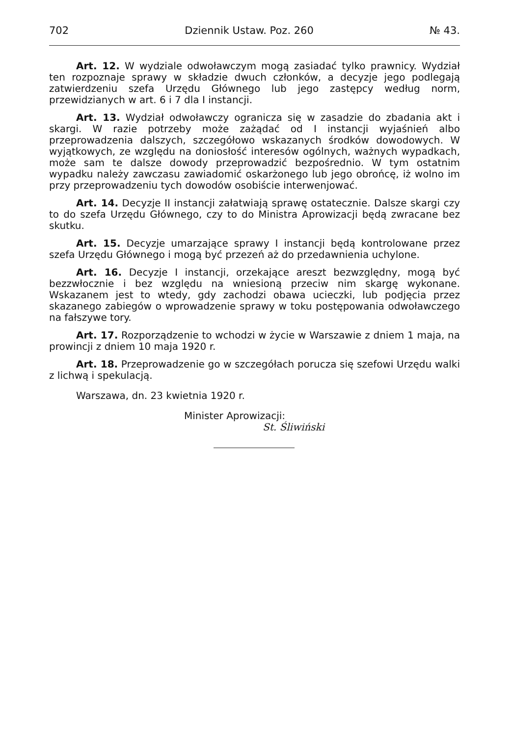702 Dziennik Ustaw. Poz. 260 № 43.
Art. 12. W wydziale odwoławczym mogą zasiadać tylko prawnicy. Wydział ten rozpoznaje sprawy w składzie dwuch członków, a decyzje jego podlegają zatwierdzeniu szefa Urzędu Głównego lub jego zastępcy według norm, przewidzianych w art. 6 i 7 dla I instancji.
Art. 13. Wydział odwoławczy ogranicza się w zasadzie do zbadania akt i skargi. W razie potrzeby może zażądać od I instancji wyjaśnień albo przeprowadzenia dalszych, szczegółowo wskazanych środków dowodowych. W wyjątkowych, ze względu na doniosłość interesów ogólnych, ważnych wypadkach, może sam te dalsze dowody przeprowadzić bezpośrednio. W tym ostatnim wypadku należy zawczasu zawiadomić oskarżonego lub jego obrońcę, iż wolno im przy przeprowadzeniu tych dowodów osobiście interwenjować.
Art. 14. Decyzje II instancji załatwiają sprawę ostatecznie. Dalsze skargi czy to do szefa Urzędu Głównego, czy to do Ministra Aprowizacji będą zwracane bez skutku.
Art. 15. Decyzje umarzające sprawy I instancji będą kontrolowane przez szefa Urzędu Głównego i mogą być przezeń aż do przedawnienia uchylone.
Art. 16. Decyzje I instancji, orzekające areszt bezwzględny, mogą być bezzwłocznie i bez względu na wniesioną przeciw nim skargę wykonane. Wskazanem jest to wtedy, gdy zachodzi obawa ucieczki, lub podjęcia przez skazanego zabiegów o wprowadzenie sprawy w toku postępowania odwoławczego na fałszywe tory.
Art. 17. Rozporządzenie to wchodzi w życie w Warszawie z dniem 1 maja, na prowincji z dniem 10 maja 1920 r.
Art. 18. Przeprowadzenie go w szczegółach porucza się szefowi Urzędu walki z lichwą i spekulacją.
Warszawa, dn. 23 kwietnia 1920 r.
Minister Aprowizacji:
St. Śliwiński